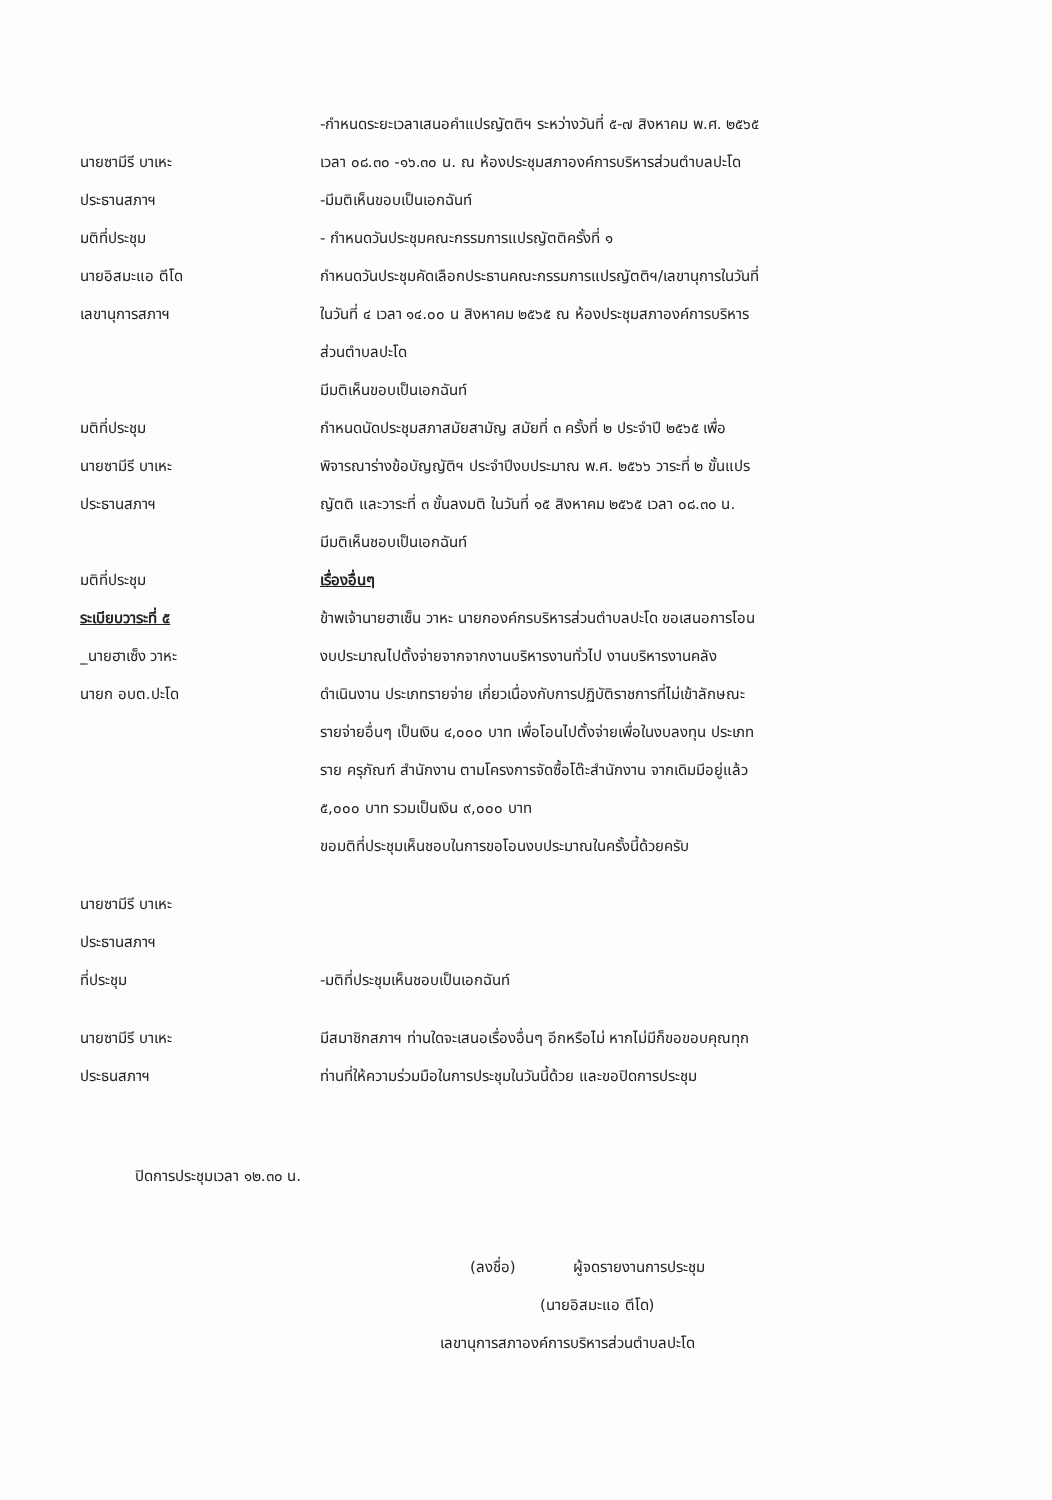นายซามีรี บาเหะ
ประธานสภาฯ
มติที่ประชุม
นายอิสมะแอ ตีโด
เลขานุการสภาฯ
-กำหนดระยะเวลาเสนอคำแปรญัตติฯ ระหว่างวันที่ ๕-๗ สิงหาคม พ.ศ. ๒๕๖๕
เวลา ๐๘.๓๐ -๑๖.๓๐ น. ณ ห้องประชุมสภาองค์การบริหารส่วนตำบลปะโด
-มีมติเห็นขอบเป็นเอกฉันท์
- กำหนดวันประชุมคณะกรรมการแปรญัตติครั้งที่ ๑
กำหนดวันประชุมคัดเลือกประธานคณะกรรมการแปรญัตติฯ/เลขานุการในวันที่
ในวันที่ ๔ เวลา ๑๔.๐๐ น สิงหาคม ๒๕๖๕ ณ ห้องประชุมสภาองค์การบริหาร
ส่วนตำบลปะโด
มติที่ประชุม
นายซามีรี บาเหะ
ประธานสภาฯ
มติที่ประชุม
ระเบียบวาระที่ ๕
_นายฮาเซ็ง วาหะ
นายก อบต.ปะโด
มีมติเห็นขอบเป็นเอกฉันท์
กำหนดนัดประชุมสภาสมัยสามัญ สมัยที่ ๓ ครั้งที่ ๒ ประจำปี ๒๕๖๕ เพื่อ
พิจารณาร่างข้อบัญญัติฯ ประจำปีงบประมาณ พ.ศ. ๒๕๖๖ วาระที่ ๒ ขั้นแปร
ญัตติ และวาระที่ ๓ ขั้นลงมติ ในวันที่ ๑๕ สิงหาคม ๒๕๖๕ เวลา ๐๘.๓๐ น.
มีมติเห็นชอบเป็นเอกฉันท์
เรื่องอื่นๆ
ข้าพเจ้านายฮาเซ็น วาหะ นายกองค์กรบริหารส่วนตำบลปะโด ขอเสนอการโอน
งบประมาณไปตั้งจ่ายจากจากงานบริหารงานทั่วไป งานบริหารงานคลัง
ดำเนินงาน ประเภทรายจ่าย เกี่ยวเนื่องกับการปฏิบัติราชการที่ไม่เข้าลักษณะ
รายจ่ายอื่นๆ เป็นเงิน ๔,๐๐๐ บาท เพื่อโอนไปตั้งจ่ายเพื่อในงบลงทุน ประเภท
ราย ครุภัณฑ์ สำนักงาน ตามโครงการจัดซื้อโต๊ะสำนักงาน จากเดิมมีอยู่แล้ว
๕,๐๐๐ บาท รวมเป็นเงิน ๙,๐๐๐ บาท
ขอมติที่ประชุมเห็นชอบในการขอโอนงบประมาณในครั้งนี้ด้วยครับ
นายซามีรี บาเหะ
ประธานสภาฯ
ที่ประชุม
-มติที่ประชุมเห็นชอบเป็นเอกฉันท์
นายซามีรี บาเหะ
ประธนสภาฯ
มีสมาชิกสภาฯ ท่านใดจะเสนอเรื่องอื่นๆ อีกหรือไม่ หากไม่มีก็ขอขอบคุณทุก
ท่านที่ให้ความร่วมมือในการประชุมในวันนี้ด้วย และขอปิดการประชุม
ปิดการประชุมเวลา ๑๒.๓๐ น.
(ลงชื่อ) ผู้จดรายงานการประชุม
(นายอิสมะแอ ตีโด)
เลขานุการสภาองค์การบริหารส่วนตำบลปะโด